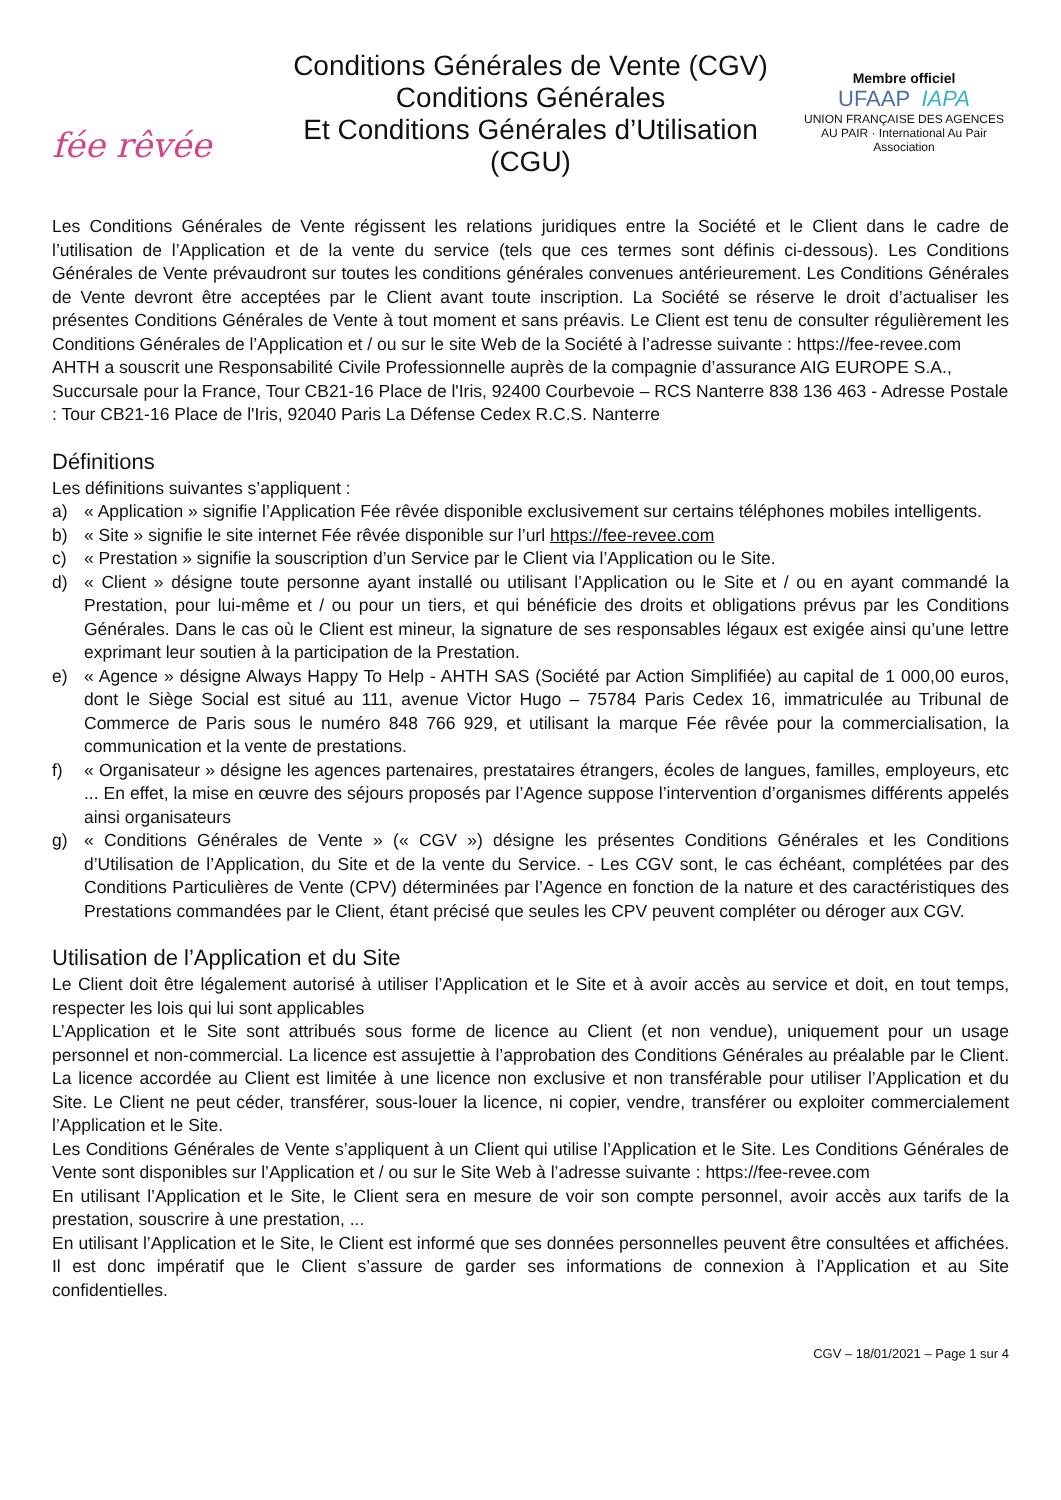fée rêvée
Conditions Générales de Vente (CGV)
Conditions Générales
Et Conditions Générales d’Utilisation (CGU)
Membre officiel
UFAAP IAPA
UNION FRANÇAISE DES AGENCES AU PAIR · International Au Pair Association
Les Conditions Générales de Vente régissent les relations juridiques entre la Société et le Client dans le cadre de l’utilisation de l’Application et de la vente du service (tels que ces termes sont définis ci-dessous). Les Conditions Générales de Vente prévaudront sur toutes les conditions générales convenues antérieurement. Les Conditions Générales de Vente devront être acceptées par le Client avant toute inscription. La Société se réserve le droit d’actualiser les présentes Conditions Générales de Vente à tout moment et sans préavis. Le Client est tenu de consulter régulièrement les Conditions Générales de l’Application et / ou sur le site Web de la Société à l’adresse suivante : https://fee-revee.com
AHTH a souscrit une Responsabilité Civile Professionnelle auprès de la compagnie d’assurance AIG EUROPE S.A., Succursale pour la France, Tour CB21-16 Place de l'Iris, 92400 Courbevoie – RCS Nanterre 838 136 463 - Adresse Postale : Tour CB21-16 Place de l'Iris, 92040 Paris La Défense Cedex R.C.S. Nanterre
Définitions
Les définitions suivantes s’appliquent :
a) « Application » signifie l’Application Fée rêvée disponible exclusivement sur certains téléphones mobiles intelligents.
b) « Site » signifie le site internet Fée rêvée disponible sur l’url https://fee-revee.com
c) « Prestation » signifie la souscription d’un Service par le Client via l’Application ou le Site.
d) « Client » désigne toute personne ayant installé ou utilisant l’Application ou le Site et / ou en ayant commandé la Prestation, pour lui-même et / ou pour un tiers, et qui bénéficie des droits et obligations prévus par les Conditions Générales. Dans le cas où le Client est mineur, la signature de ses responsables légaux est exigée ainsi qu’une lettre exprimant leur soutien à la participation de la Prestation.
e) « Agence » désigne Always Happy To Help - AHTH SAS (Société par Action Simplifiée) au capital de 1 000,00 euros, dont le Siège Social est situé au 111, avenue Victor Hugo – 75784 Paris Cedex 16, immatriculée au Tribunal de Commerce de Paris sous le numéro 848 766 929, et utilisant la marque Fée rêvée pour la commercialisation, la communication et la vente de prestations.
f) « Organisateur » désigne les agences partenaires, prestataires étrangers, écoles de langues, familles, employeurs, etc ... En effet, la mise en œuvre des séjours proposés par l’Agence suppose l’intervention d’organismes différents appelés ainsi organisateurs
g) « Conditions Générales de Vente » (« CGV ») désigne les présentes Conditions Générales et les Conditions d’Utilisation de l’Application, du Site et de la vente du Service. - Les CGV sont, le cas échéant, complétées par des Conditions Particulières de Vente (CPV) déterminées par l’Agence en fonction de la nature et des caractéristiques des Prestations commandées par le Client, étant précisé que seules les CPV peuvent compléter ou déroger aux CGV.
Utilisation de l’Application et du Site
Le Client doit être légalement autorisé à utiliser l’Application et le Site et à avoir accès au service et doit, en tout temps, respecter les lois qui lui sont applicables
L’Application et le Site sont attribués sous forme de licence au Client (et non vendue), uniquement pour un usage personnel et non-commercial. La licence est assujettie à l’approbation des Conditions Générales au préalable par le Client. La licence accordée au Client est limitée à une licence non exclusive et non transférable pour utiliser l’Application et du Site. Le Client ne peut céder, transférer, sous-louer la licence, ni copier, vendre, transférer ou exploiter commercialement l’Application et le Site.
Les Conditions Générales de Vente s’appliquent à un Client qui utilise l’Application et le Site. Les Conditions Générales de Vente sont disponibles sur l’Application et / ou sur le Site Web à l’adresse suivante : https://fee-revee.com
En utilisant l’Application et le Site, le Client sera en mesure de voir son compte personnel, avoir accès aux tarifs de la prestation, souscrire à une prestation, ...
En utilisant l’Application et le Site, le Client est informé que ses données personnelles peuvent être consultées et affichées. Il est donc impératif que le Client s’assure de garder ses informations de connexion à l’Application et au Site confidentielles.
CGV – 18/01/2021 – Page 1 sur 4